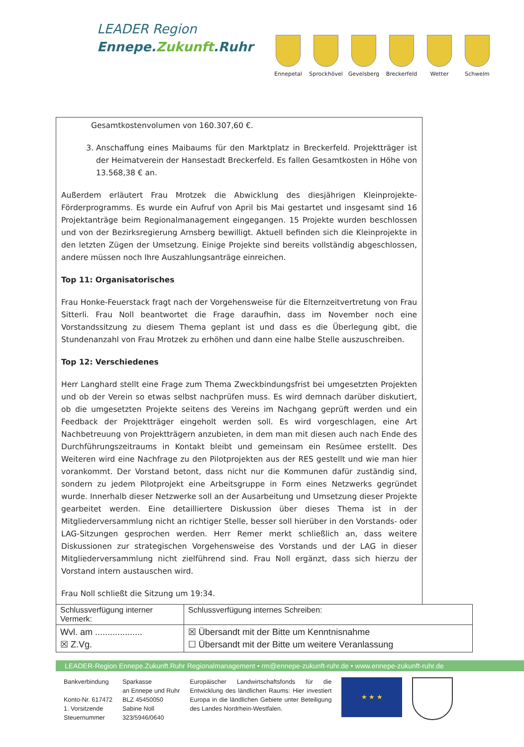LEADER Region
Ennepe.Zukunft.Ruhr
Ennepetal Sprockhövel
Gevelsberg Breckerfeld
Wetter Schwelm
Gesamtkostenvolumen von 160.307,60 €.
3. Anschaffung eines Maibaums für den Marktplatz in Breckerfeld. Projektträger ist der Heimatverein der Hansestadt Breckerfeld. Es fallen Gesamtkosten in Höhe von 13.568,38 € an.
Außerdem erläutert Frau Mrotzek die Abwicklung des diesjährigen Kleinprojekte-Förderprogramms. Es wurde ein Aufruf von April bis Mai gestartet und insgesamt sind 16 Projektanträge beim Regionalmanagement eingegangen. 15 Projekte wurden beschlossen und von der Bezirksregierung Arnsberg bewilligt. Aktuell befinden sich die Kleinprojekte in den letzten Zügen der Umsetzung. Einige Projekte sind bereits vollständig abgeschlossen, andere müssen noch Ihre Auszahlungsanträge einreichen.
Top 11: Organisatorisches
Frau Honke-Feuerstack fragt nach der Vorgehensweise für die Elternzeitvertretung von Frau Sitterli. Frau Noll beantwortet die Frage daraufhin, dass im November noch eine Vorstandssitzung zu diesem Thema geplant ist und dass es die Überlegung gibt, die Stundenanzahl von Frau Mrotzek zu erhöhen und dann eine halbe Stelle auszuschreiben.
Top 12: Verschiedenes
Herr Langhard stellt eine Frage zum Thema Zweckbindungsfrist bei umgesetzten Projekten und ob der Verein so etwas selbst nachprüfen muss. Es wird demnach darüber diskutiert, ob die umgesetzten Projekte seitens des Vereins im Nachgang geprüft werden und ein Feedback der Projektträger eingeholt werden soll. Es wird vorgeschlagen, eine Art Nachbetreuung von Projektträgern anzubieten, in dem man mit diesen auch nach Ende des Durchführungszeitraums in Kontakt bleibt und gemeinsam ein Resümee erstellt. Des Weiteren wird eine Nachfrage zu den Pilotprojekten aus der RES gestellt und wie man hier vorankommt. Der Vorstand betont, dass nicht nur die Kommunen dafür zuständig sind, sondern zu jedem Pilotprojekt eine Arbeitsgruppe in Form eines Netzwerks gegründet wurde. Innerhalb dieser Netzwerke soll an der Ausarbeitung und Umsetzung dieser Projekte gearbeitet werden. Eine detailliertere Diskussion über dieses Thema ist in der Mitgliederversammlung nicht an richtiger Stelle, besser soll hierüber in den Vorstands- oder LAG-Sitzungen gesprochen werden. Herr Remer merkt schließlich an, dass weitere Diskussionen zur strategischen Vorgehensweise des Vorstands und der LAG in dieser Mitgliederversammlung nicht zielführend sind. Frau Noll ergänzt, dass sich hierzu der Vorstand intern austauschen wird.
Frau Noll schließt die Sitzung um 19:34.
| Schlussverfügung interner Vermerk: | Schlussverfügung internes Schreiben: |
| Wvl. am ................... ☒ Z.Vg. | ☒ Übersandt mit der Bitte um Kenntnisnahme ☐ Übersandt mit der Bitte um weitere Veranlassung |
LEADER-Region Ennepe.Zukunft.Ruhr Regionalmanagement • rm@ennepe-zukunft-ruhr.de • www.ennepe-zukunft-ruhr.de
Bankverbindung
Konto-Nr. 617472
1. Vorsitzende
Steuernummer
Sparkasse
an Ennepe und Ruhr
BLZ 45450050
Sabine Noll
323/5946/0640
Europäischer Landwirtschaftsfonds für die Entwicklung des ländlichen Raums: Hier investiert Europa in die ländlichen Gebiete unter Beteiligung des Landes Nordrhein-Westfalen.
★ ★ ★